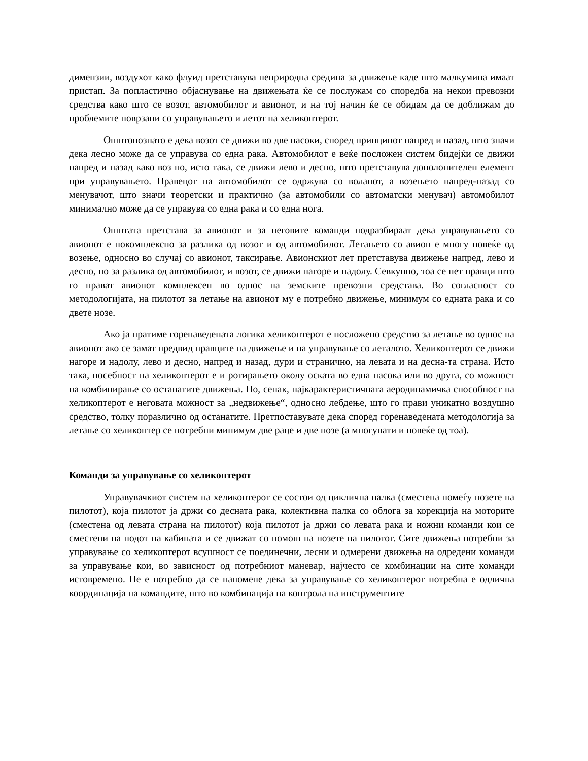димензии, воздухот како флуид претставува неприродна средина за движење каде што малкумина имаат пристап. За попластично објаснување на движењата ќе се послужам со споредба на некои превозни средства како што се возот, автомобилот и авионот, и на тој начин ќе се обидам да се доближам до проблемите поврзани со управувањето и летот на хеликоптерот.
Општопознато е дека возот се движи во две насоки, според принципот напред и назад, што значи дека лесно може да се управува со една рака. Автомобилот е веќе посложен систем бидејќи се движи напред и назад како воз но, исто така, се движи лево и десно, што претставува дополонителен елемент при управувањето. Правецот на автомобилот се одржува со воланот, а возењето напред-назад со менувачот, што значи теоретски и практично (за автомобили со автоматски менувач) автомобилот минимално може да се управува со една рака и со една нога.
Општата претстава за авионот и за неговите команди подразбираат дека управувањето со авионот е покомплексно за разлика од возот и од автомобилот. Летањето со авион е многу повеќе од возење, односно во случај со авионот, таксирање. Авионскиот лет претставува движење напред, лево и десно, но за разлика од автомобилот, и возот, се движи нагоре и надолу. Севкупно, тоа се пет правци што го прават авионот комплексен во однос на земските превозни средстава. Во согласност со методологијата, на пилотот за летање на авионот му е потребно движење, минимум со едната рака и со двете нозе.
Ако ја пратиме горенаведената логика хеликоптерот е посложено средство за летање во однос на авионот ако се замат предвид правците на движење и на управување со леталото. Хеликоптерот се движи нагоре и надолу, лево и десно, напред и назад, дури и странично, на левата и на десна-та страна. Исто така, посебност на хеликоптерот е и ротирањето околу оската во една насока или во друга, со можност на комбинирање со останатите движења. Но, сепак, најкарактеристичната аеродинамичка способност на хеликоптерот е неговата можност за „недвижење“, односно лебдење, што го прави уникатно воздушно средство, толку поразлично од останатите. Претпоставувате дека според горенаведената методологија за летање со хеликоптер се потребни минимум две раце и две нозе (а многупати и повеќе од тоа).
Команди за управување со хеликоптерот
Управувачкиот систем на хеликоптерот се состои од циклична палка (сместена помеѓу нозете на пилотот), која пилотот ја држи со десната рака, колективна палка со облога за корекција на моторите (сместена од левата страна на пилотот) која пилотот ја држи со левата рака и ножни команди кои се сместени на подот на кабината и се движат со помош на нозете на пилотот. Сите движења потребни за управување со хеликоптерот всушност се поединечни, лесни и одмерени движења на одредени команди за управување кои, во зависност од потребниот маневар, најчесто се комбинации на сите команди истовремено. Не е потребно да се напомене дека за управување со хеликоптерот потребна е одлична координација на командите, што во комбинација на контрола на инструментите